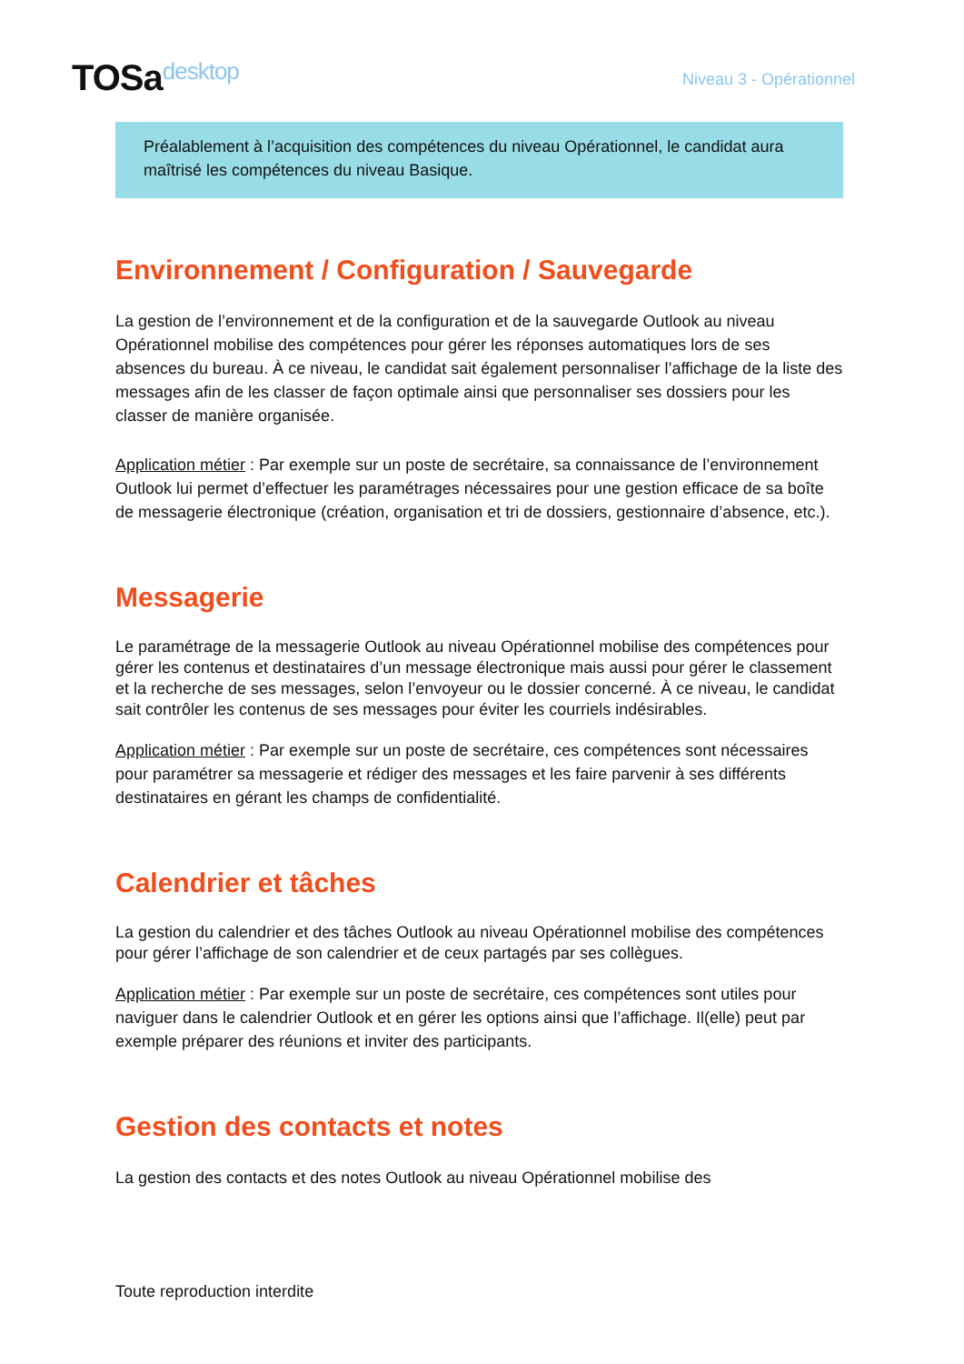TOSadesktop
Niveau 3 - Opérationnel
Préalablement à l’acquisition des compétences du niveau Opérationnel, le candidat aura maîtrisé les compétences du niveau Basique.
Environnement / Configuration / Sauvegarde
La gestion de l’environnement et de la configuration et de la sauvegarde Outlook au niveau Opérationnel mobilise des compétences pour gérer les réponses automatiques lors de ses absences du bureau. À ce niveau, le candidat sait également personnaliser l’affichage de la liste des messages afin de les classer de façon optimale ainsi que personnaliser ses dossiers pour les classer de manière organisée.
Application métier : Par exemple sur un poste de secrétaire, sa connaissance de l’environnement Outlook lui permet d’effectuer les paramétrages nécessaires pour une gestion efficace de sa boîte de messagerie électronique (création, organisation et tri de dossiers, gestionnaire d’absence, etc.).
Messagerie
Le paramétrage de la messagerie Outlook au niveau Opérationnel mobilise des compétences pour gérer les contenus et destinataires d’un message électronique mais aussi pour gérer le classement et la recherche de ses messages, selon l’envoyeur ou le dossier concerné. À ce niveau, le candidat sait contrôler les contenus de ses messages pour éviter les courriels indésirables.
Application métier : Par exemple sur un poste de secrétaire, ces compétences sont nécessaires pour paramétrer sa messagerie et rédiger des messages et les faire parvenir à ses différents destinataires en gérant les champs de confidentialité.
Calendrier et tâches
La gestion du calendrier et des tâches Outlook au niveau Opérationnel mobilise des compétences pour gérer l’affichage de son calendrier et de ceux partagés par ses collègues.
Application métier : Par exemple sur un poste de secrétaire, ces compétences sont utiles pour naviguer dans le calendrier Outlook et en gérer les options ainsi que l’affichage. Il(elle) peut par exemple préparer des réunions et inviter des participants.
Gestion des contacts et notes
La gestion des contacts et des notes Outlook au niveau Opérationnel mobilise des
Toute reproduction interdite